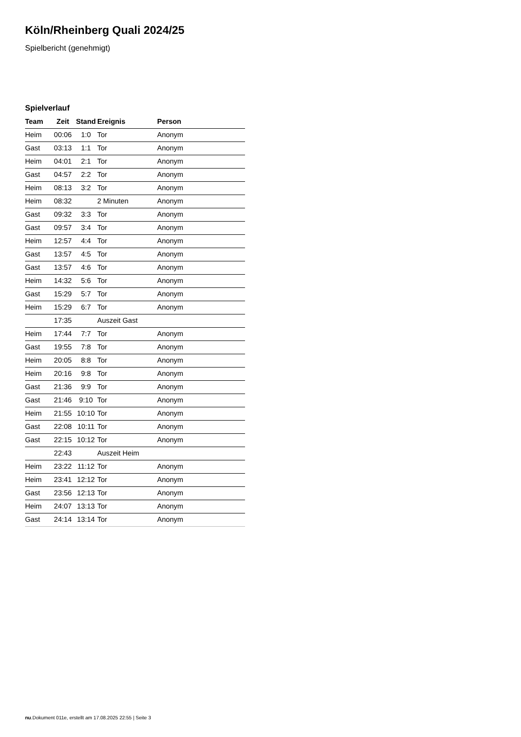Köln/Rheinberg Quali 2024/25
Spielbericht (genehmigt)
Spielverlauf
| Team | Zeit | Stand | Ereignis | Person |
| --- | --- | --- | --- | --- |
| Heim | 00:06 | 1:0 | Tor | Anonym |
| Gast | 03:13 | 1:1 | Tor | Anonym |
| Heim | 04:01 | 2:1 | Tor | Anonym |
| Gast | 04:57 | 2:2 | Tor | Anonym |
| Heim | 08:13 | 3:2 | Tor | Anonym |
| Heim | 08:32 | | 2 Minuten | Anonym |
| Gast | 09:32 | 3:3 | Tor | Anonym |
| Gast | 09:57 | 3:4 | Tor | Anonym |
| Heim | 12:57 | 4:4 | Tor | Anonym |
| Gast | 13:57 | 4:5 | Tor | Anonym |
| Gast | 13:57 | 4:6 | Tor | Anonym |
| Heim | 14:32 | 5:6 | Tor | Anonym |
| Gast | 15:29 | 5:7 | Tor | Anonym |
| Heim | 15:29 | 6:7 | Tor | Anonym |
| | 17:35 | | Auszeit Gast | |
| Heim | 17:44 | 7:7 | Tor | Anonym |
| Gast | 19:55 | 7:8 | Tor | Anonym |
| Heim | 20:05 | 8:8 | Tor | Anonym |
| Heim | 20:16 | 9:8 | Tor | Anonym |
| Gast | 21:36 | 9:9 | Tor | Anonym |
| Gast | 21:46 | 9:10 | Tor | Anonym |
| Heim | 21:55 | 10:10 | Tor | Anonym |
| Gast | 22:08 | 10:11 | Tor | Anonym |
| Gast | 22:15 | 10:12 | Tor | Anonym |
| | 22:43 | | Auszeit Heim | |
| Heim | 23:22 | 11:12 | Tor | Anonym |
| Heim | 23:41 | 12:12 | Tor | Anonym |
| Gast | 23:56 | 12:13 | Tor | Anonym |
| Heim | 24:07 | 13:13 | Tor | Anonym |
| Gast | 24:14 | 13:14 | Tor | Anonym |
nu.Dokument 011e, erstellt am 17.08.2025 22:55 | Seite 3